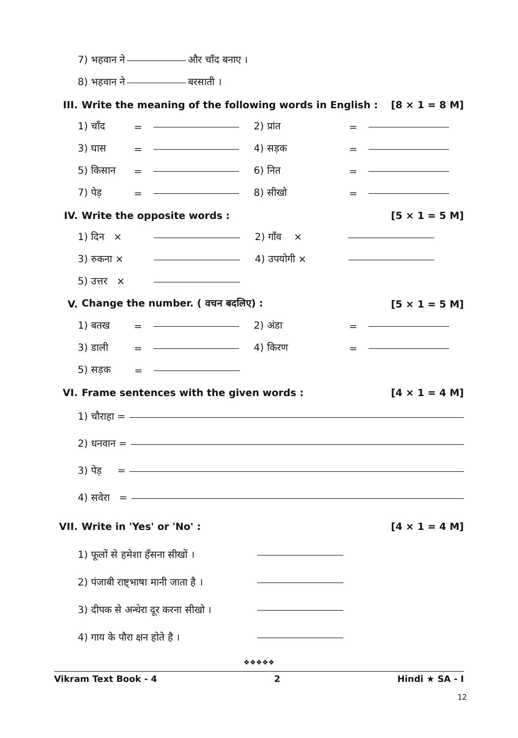7) भहवान ने और चाँद बनाए ।
8) भहवान ने बरसाती ।
III. Write the meaning of the following words in English : [8 × 1 = 8 M]
1) चाँद = 2) प्रांत =
3) घास = 4) सड़क =
5) किसान = 6) नित =
7) पेड़ = 8) सीखो =
IV. Write the opposite words : [5 × 1 = 5 M]
1) दिन × 2) गाँव ×
3) रुकना × 4) उपयोगी ×
5) उत्तर ×
V. Change the number. ( वचन बदलिए) : [5 × 1 = 5 M]
1) बतख = 2) अंडा =
3) डाली = 4) किरण =
5) सड़क =
VI. Frame sentences with the given words : [4 × 1 = 4 M]
1) चौराहा =
2) धनवान =
3) पेड़ =
4) सवेरा =
VII. Write in 'Yes' or 'No' : [4 × 1 = 4 M]
1) फूलों से हमेशा हँसना सीखों ।
2) पंजाबी राष्ट्भाषा मानी जाता है ।
3) दीपक से अन्धेरा दूर करना सीखो ।
4) गाय के पौरा क्षन होते है ।
❖❖❖❖❖
Vikram Text Book - 4 2 Hindi ★ SA - I
12